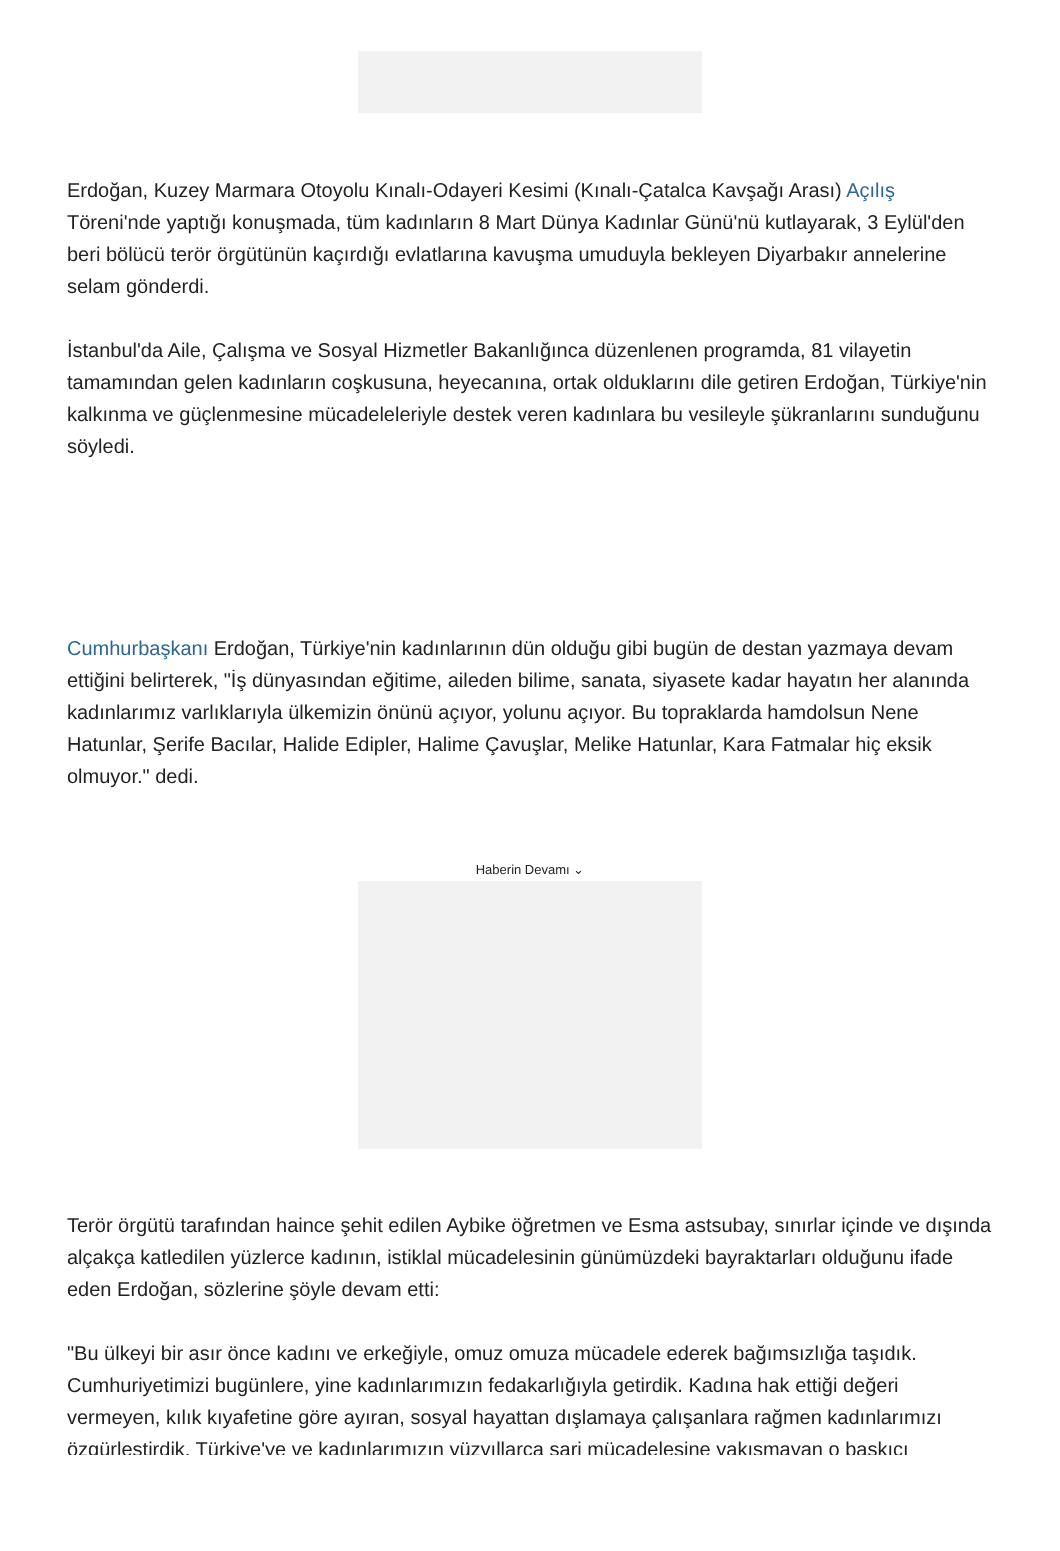Erdoğan, Kuzey Marmara Otoyolu Kınalı-Odayeri Kesimi (Kınalı-Çatalca Kavşağı Arası) Açılış Töreni'nde yaptığı konuşmada, tüm kadınların 8 Mart Dünya Kadınlar Günü'nü kutlayarak, 3 Eylül'den beri bölücü terör örgütünün kaçırdığı evlatlarına kavuşma umuduyla bekleyen Diyarbakır annelerine selam gönderdi.
İstanbul'da Aile, Çalışma ve Sosyal Hizmetler Bakanlığınca düzenlenen programda, 81 vilayetin tamamından gelen kadınların coşkusuna, heyecanına, ortak olduklarını dile getiren Erdoğan, Türkiye'nin kalkınma ve güçlenmesine mücadeleleriyle destek veren kadınlara bu vesileyle şükranlarını sunduğunu söyledi.
Cumhurbaşkanı Erdoğan, Türkiye'nin kadınlarının dün olduğu gibi bugün de destan yazmaya devam ettiğini belirterek, "İş dünyasından eğitime, aileden bilime, sanata, siyasete kadar hayatın her alanında kadınlarımız varlıklarıyla ülkemizin önünü açıyor, yolunu açıyor. Bu topraklarda hamdolsun Nene Hatunlar, Şerife Bacılar, Halide Edipler, Halime Çavuşlar, Melike Hatunlar, Kara Fatmalar hiç eksik olmuyor." dedi.
Haberin Devamı ⌄
Terör örgütü tarafından haince şehit edilen Aybike öğretmen ve Esma astsubay, sınırlar içinde ve dışında alçakça katledilen yüzlerce kadının, istiklal mücadelesinin günümüzdeki bayraktarları olduğunu ifade eden Erdoğan, sözlerine şöyle devam etti:
"Bu ülkeyi bir asır önce kadını ve erkeğiyle, omuz omuza mücadele ederek bağımsızlığa taşıdık. Cumhuriyetimizi bugünlere, yine kadınlarımızın fedakarlığıyla getirdik. Kadına hak ettiği değeri vermeyen, kılık kıyafetine göre ayıran, sosyal hayattan dışlamaya çalışanlara rağmen kadınlarımızı özgürleştirdik. Türkiye'ye ve kadınlarımızın yüzyıllarca sari mücadelesine yakışmayan o baskıcı